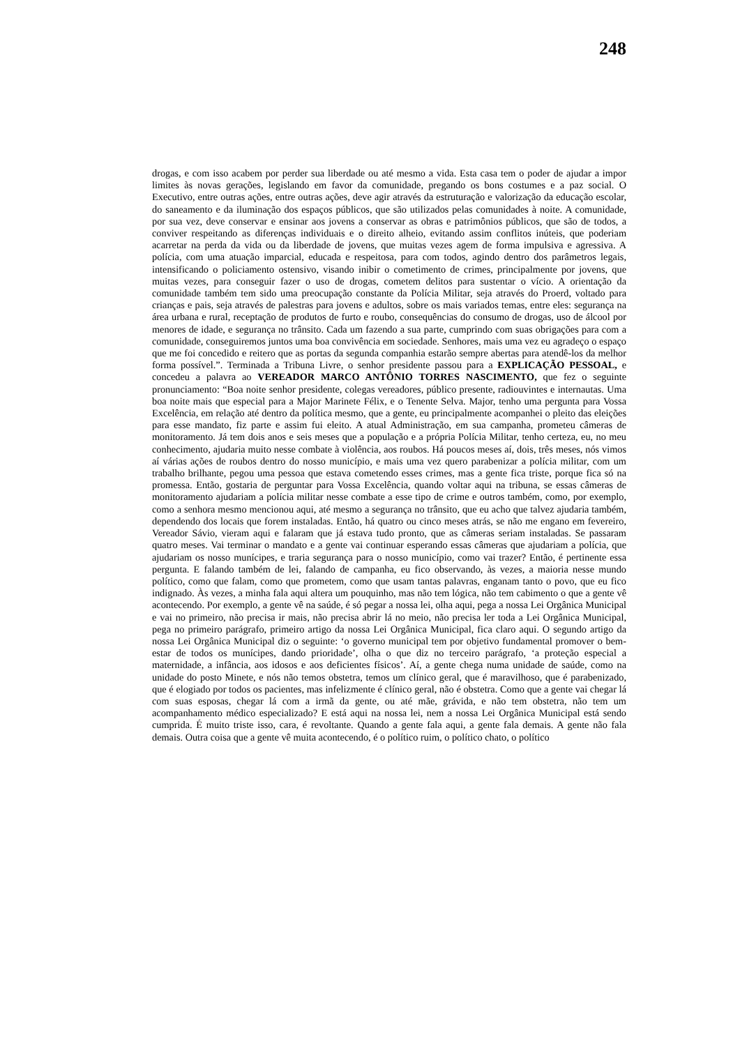248
drogas, e com isso acabem por perder sua liberdade ou até mesmo a vida. Esta casa tem o poder de ajudar a impor limites às novas gerações, legislando em favor da comunidade, pregando os bons costumes e a paz social. O Executivo, entre outras ações, entre outras ações, deve agir através da estruturação e valorização da educação escolar, do saneamento e da iluminação dos espaços públicos, que são utilizados pelas comunidades à noite. A comunidade, por sua vez, deve conservar e ensinar aos jovens a conservar as obras e patrimônios públicos, que são de todos, a conviver respeitando as diferenças individuais e o direito alheio, evitando assim conflitos inúteis, que poderiam acarretar na perda da vida ou da liberdade de jovens, que muitas vezes agem de forma impulsiva e agressiva. A polícia, com uma atuação imparcial, educada e respeitosa, para com todos, agindo dentro dos parâmetros legais, intensificando o policiamento ostensivo, visando inibir o cometimento de crimes, principalmente por jovens, que muitas vezes, para conseguir fazer o uso de drogas, cometem delitos para sustentar o vício. A orientação da comunidade também tem sido uma preocupação constante da Polícia Militar, seja através do Proerd, voltado para crianças e pais, seja através de palestras para jovens e adultos, sobre os mais variados temas, entre eles: segurança na área urbana e rural, receptação de produtos de furto e roubo, consequências do consumo de drogas, uso de álcool por menores de idade, e segurança no trânsito. Cada um fazendo a sua parte, cumprindo com suas obrigações para com a comunidade, conseguiremos juntos uma boa convivência em sociedade. Senhores, mais uma vez eu agradeço o espaço que me foi concedido e reitero que as portas da segunda companhia estarão sempre abertas para atendê-los da melhor forma possível.”. Terminada a Tribuna Livre, o senhor presidente passou para a EXPLICAÇÃO PESSOAL, e concedeu a palavra ao VEREADOR MARCO ANTÔNIO TORRES NASCIMENTO, que fez o seguinte pronunciamento: “Boa noite senhor presidente, colegas vereadores, público presente, radiouvintes e internautas. Uma boa noite mais que especial para a Major Marinete Félix, e o Tenente Selva. Major, tenho uma pergunta para Vossa Excelência, em relação até dentro da política mesmo, que a gente, eu principalmente acompanhei o pleito das eleições para esse mandato, fiz parte e assim fui eleito. A atual Administração, em sua campanha, prometeu câmeras de monitoramento. Já tem dois anos e seis meses que a população e a própria Polícia Militar, tenho certeza, eu, no meu conhecimento, ajudaria muito nesse combate à violência, aos roubos. Há poucos meses aí, dois, três meses, nós vimos aí várias ações de roubos dentro do nosso município, e mais uma vez quero parabenizar a polícia militar, com um trabalho brilhante, pegou uma pessoa que estava cometendo esses crimes, mas a gente fica triste, porque fica só na promessa. Então, gostaria de perguntar para Vossa Excelência, quando voltar aqui na tribuna, se essas câmeras de monitoramento ajudariam a polícia militar nesse combate a esse tipo de crime e outros também, como, por exemplo, como a senhora mesmo mencionou aqui, até mesmo a segurança no trânsito, que eu acho que talvez ajudaria também, dependendo dos locais que forem instaladas. Então, há quatro ou cinco meses atrás, se não me engano em fevereiro, Vereador Sávio, vieram aqui e falaram que já estava tudo pronto, que as câmeras seriam instaladas. Se passaram quatro meses. Vai terminar o mandato e a gente vai continuar esperando essas câmeras que ajudariam a polícia, que ajudariam os nosso munícipes, e traria segurança para o nosso município, como vai trazer? Então, é pertinente essa pergunta. E falando também de lei, falando de campanha, eu fico observando, às vezes, a maioria nesse mundo político, como que falam, como que prometem, como que usam tantas palavras, enganam tanto o povo, que eu fico indignado. Às vezes, a minha fala aqui altera um pouquinho, mas não tem lógica, não tem cabimento o que a gente vê acontecendo. Por exemplo, a gente vê na saúde, é só pegar a nossa lei, olha aqui, pega a nossa Lei Orgânica Municipal e vai no primeiro, não precisa ir mais, não precisa abrir lá no meio, não precisa ler toda a Lei Orgânica Municipal, pega no primeiro parágrafo, primeiro artigo da nossa Lei Orgânica Municipal, fica claro aqui. O segundo artigo da nossa Lei Orgânica Municipal diz o seguinte: ‘o governo municipal tem por objetivo fundamental promover o bem-estar de todos os munícipes, dando prioridade’, olha o que diz no terceiro parágrafo, ‘a proteção especial a maternidade, a infância, aos idosos e aos deficientes físicos’. Aí, a gente chega numa unidade de saúde, como na unidade do posto Minete, e nós não temos obstetra, temos um clínico geral, que é maravilhoso, que é parabenizado, que é elogiado por todos os pacientes, mas infelizmente é clínico geral, não é obstetra. Como que a gente vai chegar lá com suas esposas, chegar lá com a irmã da gente, ou até mãe, grávida, e não tem obstetra, não tem um acompanhamento médico especializado? E está aqui na nossa lei, nem a nossa Lei Orgânica Municipal está sendo cumprida. É muito triste isso, cara, é revoltante. Quando a gente fala aqui, a gente fala demais. A gente não fala demais. Outra coisa que a gente vê muita acontecendo, é o político ruim, o político chato, o político